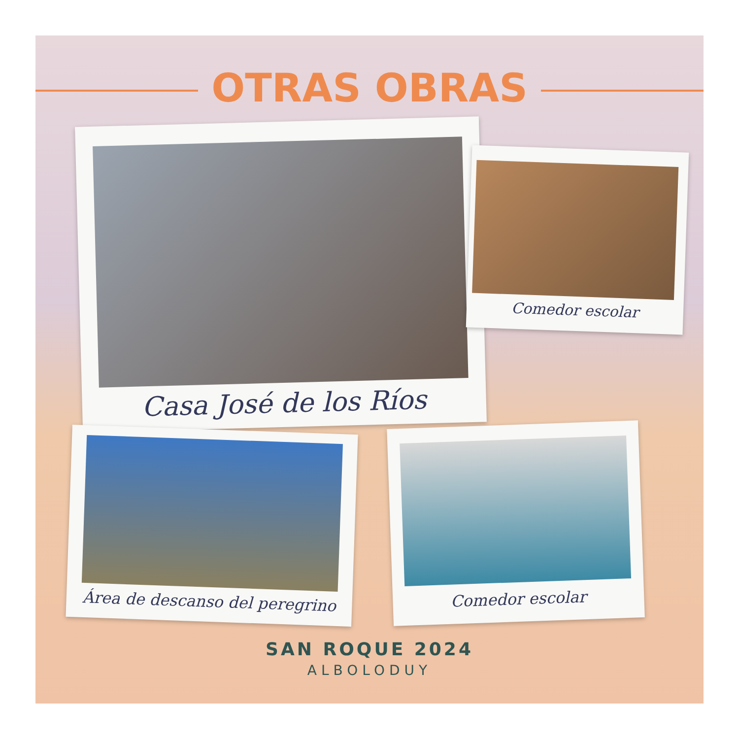OTRAS OBRAS
Casa José de los Ríos
Comedor escolar
Área de descanso del peregrino
Comedor escolar
SAN ROQUE 2024
ALBOLODUY